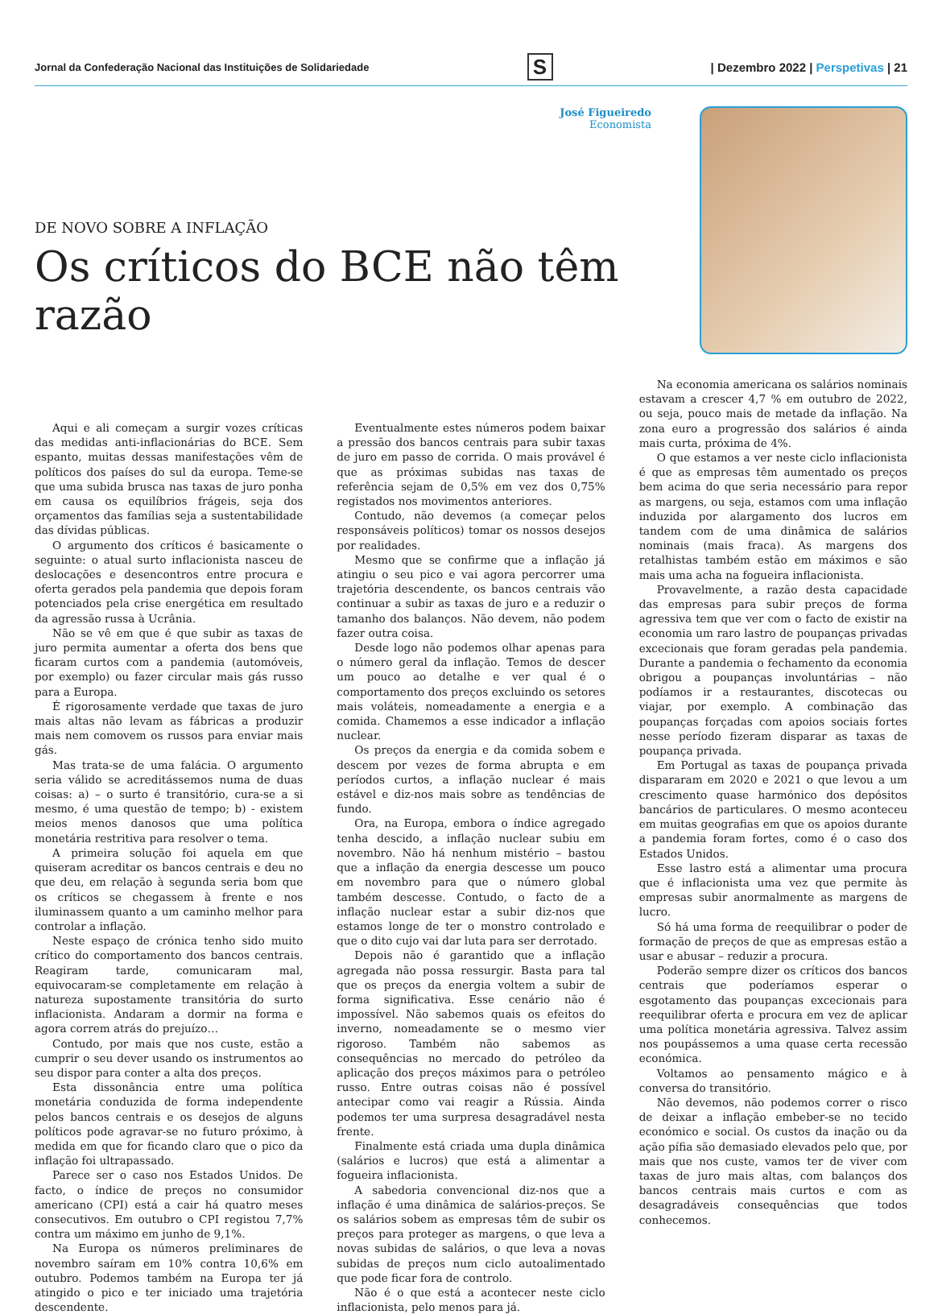Jornal da Confederação Nacional das Instituições de Solidariedade S | Dezembro 2022 | Perspetivas | 21
José Figueiredo
Economista
DE NOVO SOBRE A INFLAÇÃO
Os críticos do BCE não têm razão
Aqui e ali começam a surgir vozes críticas das medidas anti-inflacionárias do BCE. Sem espanto, muitas dessas manifestações vêm de políticos dos países do sul da europa. Teme-se que uma subida brusca nas taxas de juro ponha em causa os equilíbrios frágeis, seja dos orçamentos das famílias seja a sustentabilidade das dívidas públicas.
O argumento dos críticos é basicamente o seguinte: o atual surto inflacionista nasceu de deslocações e desencontros entre procura e oferta gerados pela pandemia que depois foram potenciados pela crise energética em resultado da agressão russa à Ucrânia.
Não se vê em que é que subir as taxas de juro permita aumentar a oferta dos bens que ficaram curtos com a pandemia (automóveis, por exemplo) ou fazer circular mais gás russo para a Europa.
É rigorosamente verdade que taxas de juro mais altas não levam as fábricas a produzir mais nem comovem os russos para enviar mais gás.
Mas trata-se de uma falácia. O argumento seria válido se acreditássemos numa de duas coisas: a) – o surto é transitório, cura-se a si mesmo, é uma questão de tempo; b) - existem meios menos danosos que uma política monetária restritiva para resolver o tema.
A primeira solução foi aquela em que quiseram acreditar os bancos centrais e deu no que deu, em relação à segunda seria bom que os críticos se chegassem à frente e nos iluminassem quanto a um caminho melhor para controlar a inflação.
Neste espaço de crónica tenho sido muito crítico do comportamento dos bancos centrais. Reagiram tarde, comunicaram mal, equivocaram-se completamente em relação à natureza supostamente transitória do surto inflacionista. Andaram a dormir na forma e agora correm atrás do prejuízo…
Contudo, por mais que nos custe, estão a cumprir o seu dever usando os instrumentos ao seu dispor para conter a alta dos preços.
Esta dissonância entre uma política monetária conduzida de forma independente pelos bancos centrais e os desejos de alguns políticos pode agravar-se no futuro próximo, à medida em que for ficando claro que o pico da inflação foi ultrapassado.
Parece ser o caso nos Estados Unidos. De facto, o índice de preços no consumidor americano (CPI) está a cair há quatro meses consecutivos. Em outubro o CPI registou 7,7% contra um máximo em junho de 9,1%.
Na Europa os números preliminares de novembro saíram em 10% contra 10,6% em outubro. Podemos também na Europa ter já atingido o pico e ter iniciado uma trajetória descendente.
Eventualmente estes números podem baixar a pressão dos bancos centrais para subir taxas de juro em passo de corrida. O mais provável é que as próximas subidas nas taxas de referência sejam de 0,5% em vez dos 0,75% registados nos movimentos anteriores.
Contudo, não devemos (a começar pelos responsáveis políticos) tomar os nossos desejos por realidades.
Mesmo que se confirme que a inflação já atingiu o seu pico e vai agora percorrer uma trajetória descendente, os bancos centrais vão continuar a subir as taxas de juro e a reduzir o tamanho dos balanços. Não devem, não podem fazer outra coisa.
Desde logo não podemos olhar apenas para o número geral da inflação. Temos de descer um pouco ao detalhe e ver qual é o comportamento dos preços excluindo os setores mais voláteis, nomeadamente a energia e a comida. Chamemos a esse indicador a inflação nuclear.
Os preços da energia e da comida sobem e descem por vezes de forma abrupta e em períodos curtos, a inflação nuclear é mais estável e diz-nos mais sobre as tendências de fundo.
Ora, na Europa, embora o índice agregado tenha descido, a inflação nuclear subiu em novembro. Não há nenhum mistério – bastou que a inflação da energia descesse um pouco em novembro para que o número global também descesse. Contudo, o facto de a inflação nuclear estar a subir diz-nos que estamos longe de ter o monstro controlado e que o dito cujo vai dar luta para ser derrotado.
Depois não é garantido que a inflação agregada não possa ressurgir. Basta para tal que os preços da energia voltem a subir de forma significativa. Esse cenário não é impossível. Não sabemos quais os efeitos do inverno, nomeadamente se o mesmo vier rigoroso. Também não sabemos as consequências no mercado do petróleo da aplicação dos preços máximos para o petróleo russo. Entre outras coisas não é possível antecipar como vai reagir a Rússia. Ainda podemos ter uma surpresa desagradável nesta frente.
Finalmente está criada uma dupla dinâmica (salários e lucros) que está a alimentar a fogueira inflacionista.
A sabedoria convencional diz-nos que a inflação é uma dinâmica de salários-preços. Se os salários sobem as empresas têm de subir os preços para proteger as margens, o que leva a novas subidas de salários, o que leva a novas subidas de preços num ciclo autoalimentado que pode ficar fora de controlo.
Não é o que está a acontecer neste ciclo inflacionista, pelo menos para já.
Na economia americana os salários nominais estavam a crescer 4,7 % em outubro de 2022, ou seja, pouco mais de metade da inflação. Na zona euro a progressão dos salários é ainda mais curta, próxima de 4%.
O que estamos a ver neste ciclo inflacionista é que as empresas têm aumentado os preços bem acima do que seria necessário para repor as margens, ou seja, estamos com uma inflação induzida por alargamento dos lucros em tandem com de uma dinâmica de salários nominais (mais fraca). As margens dos retalhistas também estão em máximos e são mais uma acha na fogueira inflacionista.
Provavelmente, a razão desta capacidade das empresas para subir preços de forma agressiva tem que ver com o facto de existir na economia um raro lastro de poupanças privadas excecionais que foram geradas pela pandemia. Durante a pandemia o fechamento da economia obrigou a poupanças involuntárias – não podíamos ir a restaurantes, discotecas ou viajar, por exemplo. A combinação das poupanças forçadas com apoios sociais fortes nesse período fizeram disparar as taxas de poupança privada.
Em Portugal as taxas de poupança privada dispararam em 2020 e 2021 o que levou a um crescimento quase harmónico dos depósitos bancários de particulares. O mesmo aconteceu em muitas geografias em que os apoios durante a pandemia foram fortes, como é o caso dos Estados Unidos.
Esse lastro está a alimentar uma procura que é inflacionista uma vez que permite às empresas subir anormalmente as margens de lucro.
Só há uma forma de reequilibrar o poder de formação de preços de que as empresas estão a usar e abusar – reduzir a procura.
Poderão sempre dizer os críticos dos bancos centrais que poderíamos esperar o esgotamento das poupanças excecionais para reequilibrar oferta e procura em vez de aplicar uma política monetária agressiva. Talvez assim nos poupássemos a uma quase certa recessão económica.
Voltamos ao pensamento mágico e à conversa do transitório.
Não devemos, não podemos correr o risco de deixar a inflação embeber-se no tecido económico e social. Os custos da inação ou da ação pífia são demasiado elevados pelo que, por mais que nos custe, vamos ter de viver com taxas de juro mais altas, com balanços dos bancos centrais mais curtos e com as desagradáveis consequências que todos conhecemos.